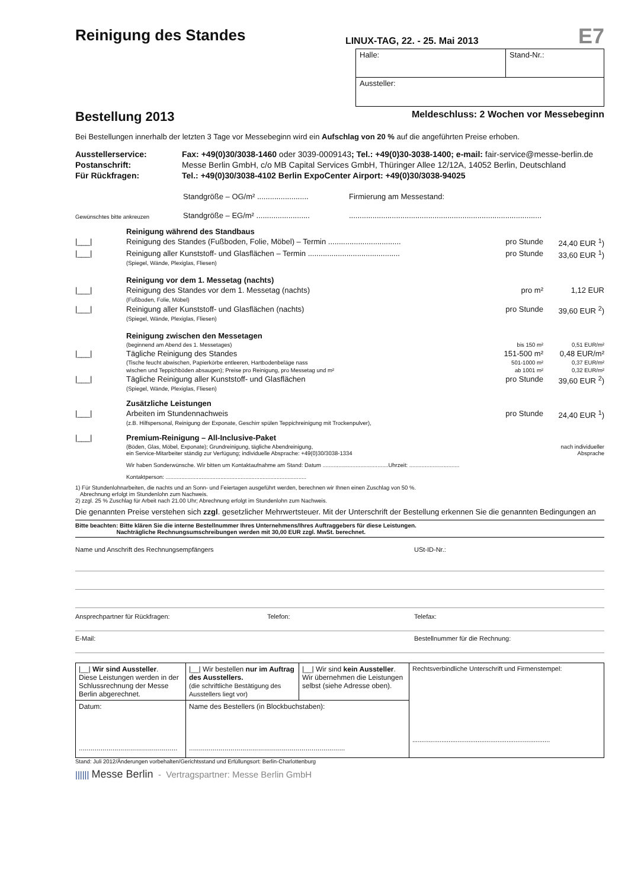Reinigung des Standes
LINUX-TAG, 22. - 25. Mai 2013
E7
Halle: Stand-Nr.:
Aussteller:
Bestellung 2013
Meldeschluss: 2 Wochen vor Messebeginn
Bei Bestellungen innerhalb der letzten 3 Tage vor Messebeginn wird ein Aufschlag von 20 % auf die angeführten Preise erhoben.
| Ausstellerservice: | Fax: +49(0)30/3038-1460 oder 3039-0009143 ; Tel.: +49(0)30-3038-1400; e-mail: fair-service@messe-berlin.de |
| Postanschrift: | Messe Berlin GmbH, c/o MB Capital Services GmbH, Thüringer Allee 12/12A, 14052 Berlin, Deutschland |
| Für Rückfragen: | Tel.: +49(0)30/3038-4102 Berlin ExpoCenter Airport: +49(0)30/3038-94025 |
| | Standgröße – OG/m² ........................ | Firmierung am Messestand: |
| Gewünschtes bitte ankreuzen | Standgröße – EG/m² ......................... | .......................................................................................... |
| | Reinigung während des Standbaus | | |
| /___/ | Reinigung des Standes (Fußboden, Folie, Möbel) – Termin .................................. | pro Stunde | 24,40 EUR <sup>1</sup>) |
| /___/ | Reinigung aller Kunststoff- und Glasflächen – Termin ........................................... (Spiegel, Wände, Plexiglas, Fliesen) | pro Stunde | 33,60 EUR <sup>1</sup>) |
| | Reinigung vor dem 1. Messetag (nachts) | | |
| /___/ | Reinigung des Standes vor dem 1. Messetag (nachts) (Fußboden, Folie, Möbel) | pro m² | 1,12 EUR |
| /___/ | Reinigung aller Kunststoff- und Glasflächen (nachts) (Spiegel, Wände, Plexiglas, Fliesen) | pro Stunde | 39,60 EUR <sup>2</sup>) |
| | Reinigung zwischen den Messetagen | | |
| | (beginnend am Abend des 1. Messetages) | bis 150 m² | 0,51 EUR/m² |
| /___/ | Tägliche Reinigung des Standes | 151-500 m² | 0,48 EUR/m² |
| | (Tische feucht abwischen, Papierkörbe entleeren, Hartbodenbeläge nass | 501-1000 m² | 0,37 EUR/m² |
| | wischen und Teppichböden absaugen); Preise pro Reinigung, pro Messetag und m² | ab 1001 m² | 0,32 EUR/m² |
| /___/ | Tägliche Reinigung aller Kunststoff- und Glasflächen (Spiegel, Wände, Plexiglas, Fliesen) | pro Stunde | 39,60 EUR <sup>2</sup>) |
| | Zusätzliche Leistungen | | |
| /___/ | Arbeiten im Stundennachweis (z.B. Hilfspersonal, Reinigung der Exponate, Geschirr spülen Teppichreinigung mit Trockenpulver), | pro Stunde | 24,40 EUR <sup>1</sup>) |
| /___/ | Premium-Reinigung – All-Inclusive-Paket | | |
| | (Böden, Glas, Möbel, Exponate); Grundreinigung, tägliche Abendreinigung, ein Service-Mitarbeiter ständig zur Verfügung; individuelle Absprache: +49(0)30/3038-1334 | | nach individueller Absprache |
| | Wir haben Sonderwünsche. Wir bitten um Kontaktaufnahme am Stand: Datum ..........................................Uhrzeit: ................................ | | |
| | Kontaktperson: .......................................................................................... | | |
1) Für Stundenlohnarbeiten, die nachts und an Sonn- und Feiertagen ausgeführt werden, berechnen wir Ihnen einen Zuschlag von 50 %.
Abrechnung erfolgt im Stundenlohn zum Nachweis.
2) zzgl. 25 % Zuschlag für Arbeit nach 21.00 Uhr; Abrechnung erfolgt im Stundenlohn zum Nachweis.
Die genannten Preise verstehen sich zzgl. gesetzlicher Mehrwertsteuer. Mit der Unterschrift der Bestellung erkennen Sie die genannten Bedingungen an
Bitte beachten: Bitte klären Sie die interne Bestellnummer Ihres Unternehmens/Ihres Auftraggebers für diese Leistungen.
Nachträgliche Rechnungsumschreibungen werden mit 30,00 EUR zzgl. MwSt. berechnet.
Name und Anschrift des Rechnungsempfängers USt-ID-Nr.:
Ansprechpartner für Rückfragen: Telefon: Telefax:
E-Mail: Bestellnummer für die Rechnung:
| /__/ Wir sind Aussteller . Diese Leistungen werden in der Schlussrechnung der Messe Berlin abgerechnet. | /__/ Wir bestellen nur im Auftrag des Ausstellers. (die schriftliche Bestätigung des Ausstellers liegt vor) | /__/ Wir sind kein Aussteller . Wir übernehmen die Leistungen selbst (siehe Adresse oben). | Rechtsverbindliche Unterschrift und Firmenstempel: ............................................................................ |
| Datum: .................................................. | Name des Bestellers (in Blockbuchstaben): ............................................................................... | | |
Stand: Juli 2012/Änderungen vorbehalten/Gerichtsstand und Erfüllungsort: Berlin-Charlottenburg
|||||| Messe Berlin - Vertragspartner: Messe Berlin GmbH